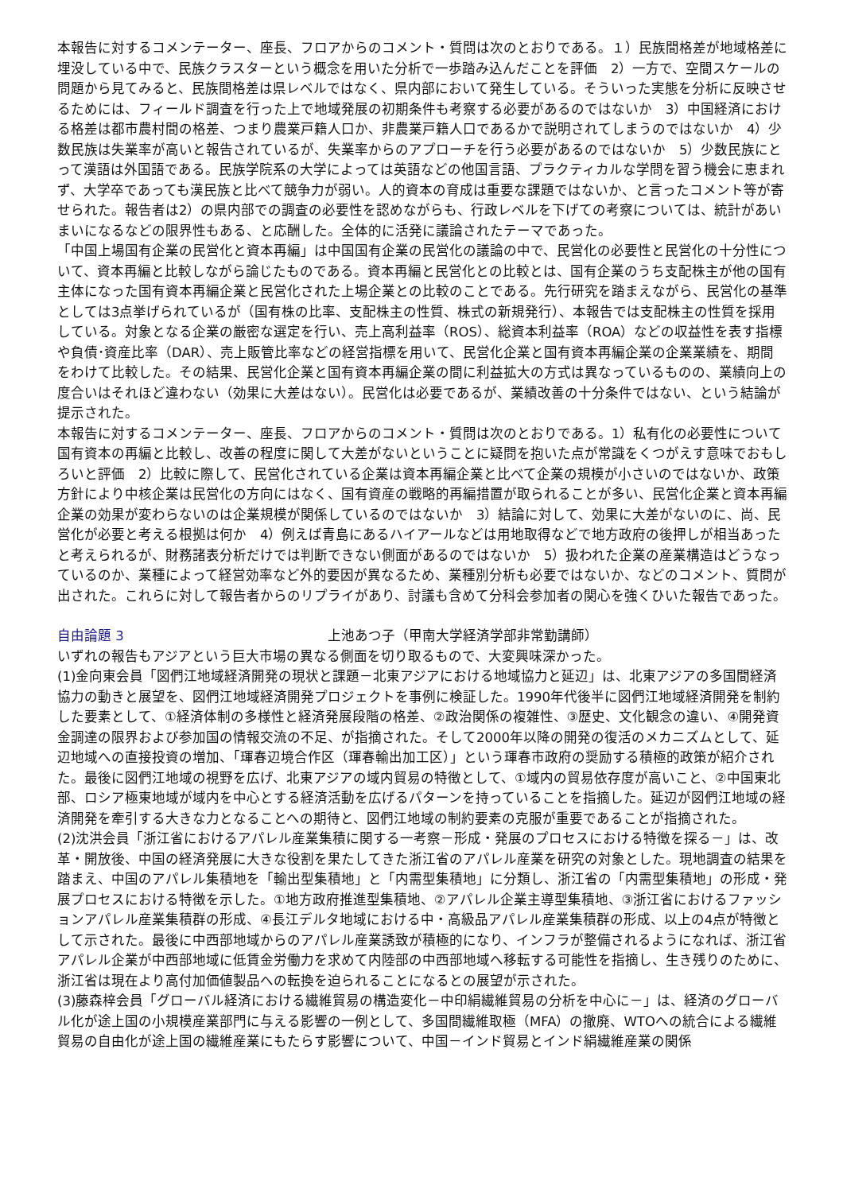本報告に対するコメンテーター、座長、フロアからのコメント・質問は次のとおりである。１）民族間格差が地域格差に埋没している中で、民族クラスターという概念を用いた分析で一歩踏み込んだことを評価　2）一方で、空間スケールの問題から見てみると、民族間格差は県レベルではなく、県内部において発生している。そういった実態を分析に反映させるためには、フィールド調査を行った上で地域発展の初期条件も考察する必要があるのではないか　3）中国経済における格差は都市農村間の格差、つまり農業戸籍人口か、非農業戸籍人口であるかで説明されてしまうのではないか　4）少数民族は失業率が高いと報告されているが、失業率からのアプローチを行う必要があるのではないか　5）少数民族にとって漢語は外国語である。民族学院系の大学によっては英語などの他国言語、プラクティカルな学問を習う機会に恵まれず、大学卒であっても漢民族と比べて競争力が弱い。人的資本の育成は重要な課題ではないか、と言ったコメント等が寄せられた。報告者は2）の県内部での調査の必要性を認めながらも、行政レベルを下げての考察については、統計があいまいになるなどの限界性もある、と応酬した。全体的に活発に議論されたテーマであった。
「中国上場国有企業の民営化と資本再編」は中国国有企業の民営化の議論の中で、民営化の必要性と民営化の十分性について、資本再編と比較しながら論じたものである。資本再編と民営化との比較とは、国有企業のうち支配株主が他の国有主体になった国有資本再編企業と民営化された上場企業との比較のことである。先行研究を踏まえながら、民営化の基準としては3点挙げられているが（国有株の比率、支配株主の性質、株式の新規発行）、本報告では支配株主の性質を採用している。対象となる企業の厳密な選定を行い、売上高利益率（ROS）、総資本利益率（ROA）などの収益性を表す指標や負債･資産比率（DAR）、売上販管比率などの経営指標を用いて、民営化企業と国有資本再編企業の企業業績を、期間をわけて比較した。その結果、民営化企業と国有資本再編企業の間に利益拡大の方式は異なっているものの、業績向上の度合いはそれほど違わない（効果に大差はない）。民営化は必要であるが、業績改善の十分条件ではない、という結論が提示された。
本報告に対するコメンテーター、座長、フロアからのコメント・質問は次のとおりである。1）私有化の必要性について国有資本の再編と比較し、改善の程度に関して大差がないということに疑問を抱いた点が常識をくつがえす意味でおもしろいと評価　2）比較に際して、民営化されている企業は資本再編企業と比べて企業の規模が小さいのではないか、政策方針により中核企業は民営化の方向にはなく、国有資産の戦略的再編措置が取られることが多い、民営化企業と資本再編企業の効果が変わらないのは企業規模が関係しているのではないか　3）結論に対して、効果に大差がないのに、尚、民営化が必要と考える根拠は何か　4）例えば青島にあるハイアールなどは用地取得などで地方政府の後押しが相当あったと考えられるが、財務諸表分析だけでは判断できない側面があるのではないか　5）扱われた企業の産業構造はどうなっているのか、業種によって経営効率など外的要因が異なるため、業種別分析も必要ではないか、などのコメント、質問が出された。これらに対して報告者からのリプライがあり、討議も含めて分科会参加者の関心を強くひいた報告であった。
自由論題 3 上池あつ子（甲南大学経済学部非常勤講師）
いずれの報告もアジアという巨大市場の異なる側面を切り取るもので、大変興味深かった。
(1)金向東会員「図們江地域経済開発の現状と課題－北東アジアにおける地域協力と延辺」は、北東アジアの多国間経済協力の動きと展望を、図們江地域経済開発プロジェクトを事例に検証した。1990年代後半に図們江地域経済開発を制約した要素として、①経済体制の多様性と経済発展段階の格差、②政治関係の複雑性、③歴史、文化観念の違い、④開発資金調達の限界および参加国の情報交流の不足、が指摘された。そして2000年以降の開発の復活のメカニズムとして、延辺地域への直接投資の増加、「琿春辺境合作区（琿春輸出加工区）」という琿春市政府の奨励する積極的政策が紹介された。最後に図們江地域の視野を広げ、北東アジアの域内貿易の特徴として、①域内の貿易依存度が高いこと、②中国東北部、ロシア極東地域が域内を中心とする経済活動を広げるパターンを持っていることを指摘した。延辺が図們江地域の経済開発を牽引する大きな力となることへの期待と、図們江地域の制約要素の克服が重要であることが指摘された。
(2)沈洪会員「浙江省におけるアパレル産業集積に関する一考察－形成・発展のプロセスにおける特徴を探る－」は、改革・開放後、中国の経済発展に大きな役割を果たしてきた浙江省のアパレル産業を研究の対象とした。現地調査の結果を踏まえ、中国のアパレル集積地を「輸出型集積地」と「内需型集積地」に分類し、浙江省の「内需型集積地」の形成・発展プロセスにおける特徴を示した。①地方政府推進型集積地、②アパレル企業主導型集積地、③浙江省におけるファッションアパレル産業集積群の形成、④長江デルタ地域における中・高級品アパレル産業集積群の形成、以上の4点が特徴として示された。最後に中西部地域からのアパレル産業誘致が積極的になり、インフラが整備されるようになれば、浙江省アパレル企業が中西部地域に低賃金労働力を求めて内陸部の中西部地域へ移転する可能性を指摘し、生き残りのために、浙江省は現在より高付加価値製品への転換を迫られることになるとの展望が示された。
(3)藤森梓会員「グローバル経済における繊維貿易の構造変化－中印絹繊維貿易の分析を中心に－」は、経済のグローバル化が途上国の小規模産業部門に与える影響の一例として、多国間繊維取極（MFA）の撤廃、WTOへの統合による繊維貿易の自由化が途上国の繊維産業にもたらす影響について、中国－インド貿易とインド絹繊維産業の関係